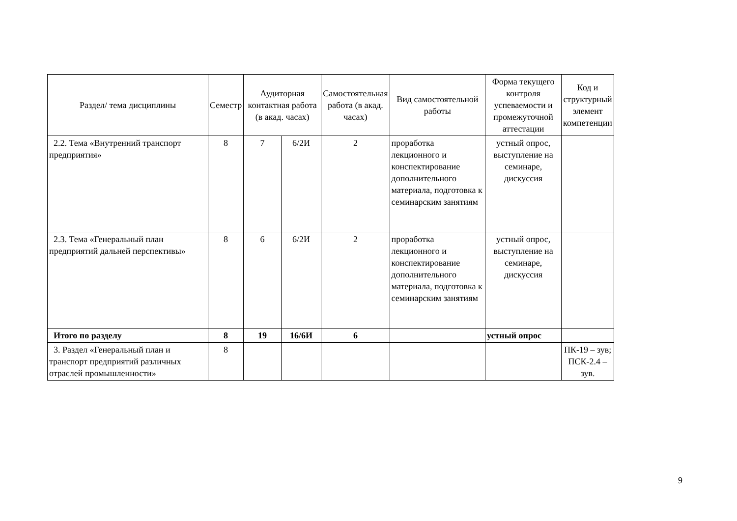| Раздел/ тема дисциплины | Семестр | Аудиторная контактная работа (в акад. часах) | | Самостоятельная работа (в акад. часах) | Вид самостоятельной работы | Форма текущего контроля успеваемости и промежуточной аттестации | Код и структурный элемент компетенции |
| --- | --- | --- | --- | --- | --- | --- | --- |
| 2.2. Тема «Внутренний транспорт предприятия» | 8 | 7 | 6/2И | 2 | проработка лекционного и конспектирование дополнительного материала, подготовка к семинарским занятиям | устный опрос, выступление на семинаре, дискуссия | |
| 2.3. Тема «Генеральный план предприятий дальней перспективы» | 8 | 6 | 6/2И | 2 | проработка лекционного и конспектирование дополнительного материала, подготовка к семинарским занятиям | устный опрос, выступление на семинаре, дискуссия | |
| Итого по разделу | 8 | 19 | 16/6И | 6 | | устный опрос | |
| 3. Раздел «Генеральный план и транспорт предприятий различных отраслей промышленности» | 8 | | | | | | ПК-19 – зув; ПСК-2.4 – зув. |
9